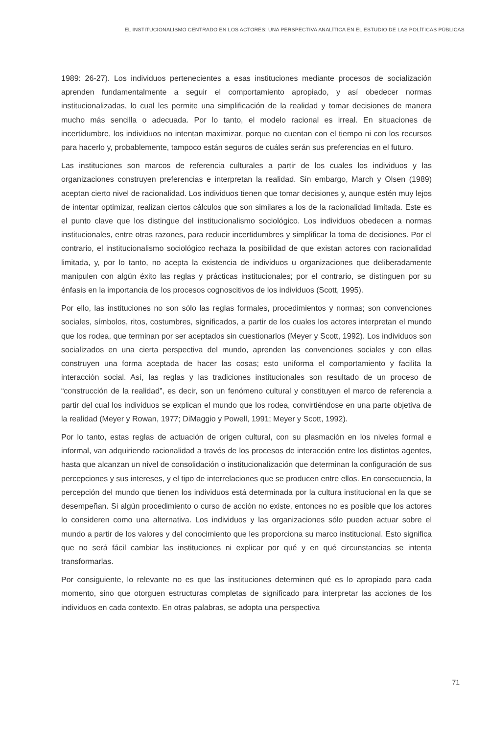EL INSTITUCIONALISMO CENTRADO EN LOS ACTORES: UNA PERSPECTIVA ANALÍTICA EN EL ESTUDIO DE LAS POLÍTICAS PÚBLICAS
1989: 26-27). Los individuos pertenecientes a esas instituciones mediante procesos de socialización aprenden fundamentalmente a seguir el comportamiento apropiado, y así obedecer normas institucionalizadas, lo cual les permite una simplificación de la realidad y tomar decisiones de manera mucho más sencilla o adecuada. Por lo tanto, el modelo racional es irreal. En situaciones de incertidumbre, los individuos no intentan maximizar, porque no cuentan con el tiempo ni con los recursos para hacerlo y, probablemente, tampoco están seguros de cuáles serán sus preferencias en el futuro.
Las instituciones son marcos de referencia culturales a partir de los cuales los individuos y las organizaciones construyen preferencias e interpretan la realidad. Sin embargo, March y Olsen (1989) aceptan cierto nivel de racionalidad. Los individuos tienen que tomar decisiones y, aunque estén muy lejos de intentar optimizar, realizan ciertos cálculos que son similares a los de la racionalidad limitada. Este es el punto clave que los distingue del institucionalismo sociológico. Los individuos obedecen a normas institucionales, entre otras razones, para reducir incertidumbres y simplificar la toma de decisiones. Por el contrario, el institucionalismo sociológico rechaza la posibilidad de que existan actores con racionalidad limitada, y, por lo tanto, no acepta la existencia de individuos u organizaciones que deliberadamente manipulen con algún éxito las reglas y prácticas institucionales; por el contrario, se distinguen por su énfasis en la importancia de los procesos cognoscitivos de los individuos (Scott, 1995).
Por ello, las instituciones no son sólo las reglas formales, procedimientos y normas; son convenciones sociales, símbolos, ritos, costumbres, significados, a partir de los cuales los actores interpretan el mundo que los rodea, que terminan por ser aceptados sin cuestionarlos (Meyer y Scott, 1992). Los individuos son socializados en una cierta perspectiva del mundo, aprenden las convenciones sociales y con ellas construyen una forma aceptada de hacer las cosas; esto uniforma el comportamiento y facilita la interacción social. Así, las reglas y las tradiciones institucionales son resultado de un proceso de “construcción de la realidad”, es decir, son un fenómeno cultural y constituyen el marco de referencia a partir del cual los individuos se explican el mundo que los rodea, convirtiéndose en una parte objetiva de la realidad (Meyer y Rowan, 1977; DiMaggio y Powell, 1991; Meyer y Scott, 1992).
Por lo tanto, estas reglas de actuación de origen cultural, con su plasmación en los niveles formal e informal, van adquiriendo racionalidad a través de los procesos de interacción entre los distintos agentes, hasta que alcanzan un nivel de consolidación o institucionalización que determinan la configuración de sus percepciones y sus intereses, y el tipo de interrelaciones que se producen entre ellos. En consecuencia, la percepción del mundo que tienen los individuos está determinada por la cultura institucional en la que se desempeñan. Si algún procedimiento o curso de acción no existe, entonces no es posible que los actores lo consideren como una alternativa. Los individuos y las organizaciones sólo pueden actuar sobre el mundo a partir de los valores y del conocimiento que les proporciona su marco institucional. Esto significa que no será fácil cambiar las instituciones ni explicar por qué y en qué circunstancias se intenta transformarlas.
Por consiguiente, lo relevante no es que las instituciones determinen qué es lo apropiado para cada momento, sino que otorguen estructuras completas de significado para interpretar las acciones de los individuos en cada contexto. En otras palabras, se adopta una perspectiva
71